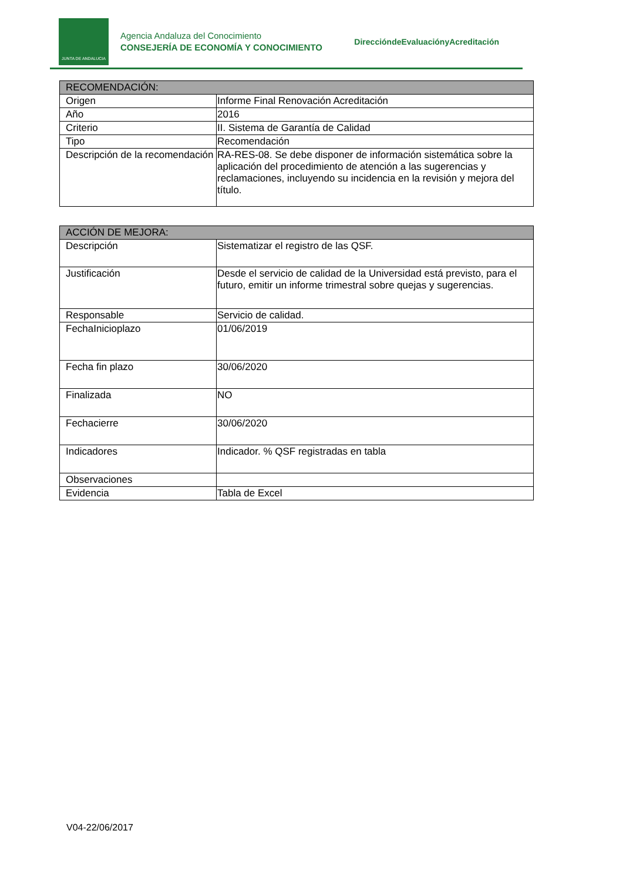JUNTA DE ANDALUCIA
Agencia Andaluza del Conocimiento
CONSEJERÍA DE ECONOMÍA Y CONOCIMIENTO
DireccióndeEvaluaciónyAcreditación
| RECOMENDACIÓN: | |
| --- | --- |
| Origen | Informe Final Renovación Acreditación |
| Año | 2016 |
| Criterio | II. Sistema de Garantía de Calidad |
| Tipo | Recomendación |
| Descripción de la recomendación | RA-RES-08. Se debe disponer de información sistemática sobre la aplicación del procedimiento de atención a las sugerencias y reclamaciones, incluyendo su incidencia en la revisión y mejora del título. |
| ACCIÓN DE MEJORA: | |
| --- | --- |
| Descripción | Sistematizar el registro de las QSF. |
| Justificación | Desde el servicio de calidad de la Universidad está previsto, para el futuro, emitir un informe trimestral sobre quejas y sugerencias. |
| Responsable | Servicio de calidad. |
| FechaInicioplazo | 01/06/2019 |
| Fecha fin plazo | 30/06/2020 |
| Finalizada | NO |
| Fechacierre | 30/06/2020 |
| Indicadores | Indicador. % QSF registradas en tabla |
| Observaciones | |
| Evidencia | Tabla de Excel |
V04-22/06/2017